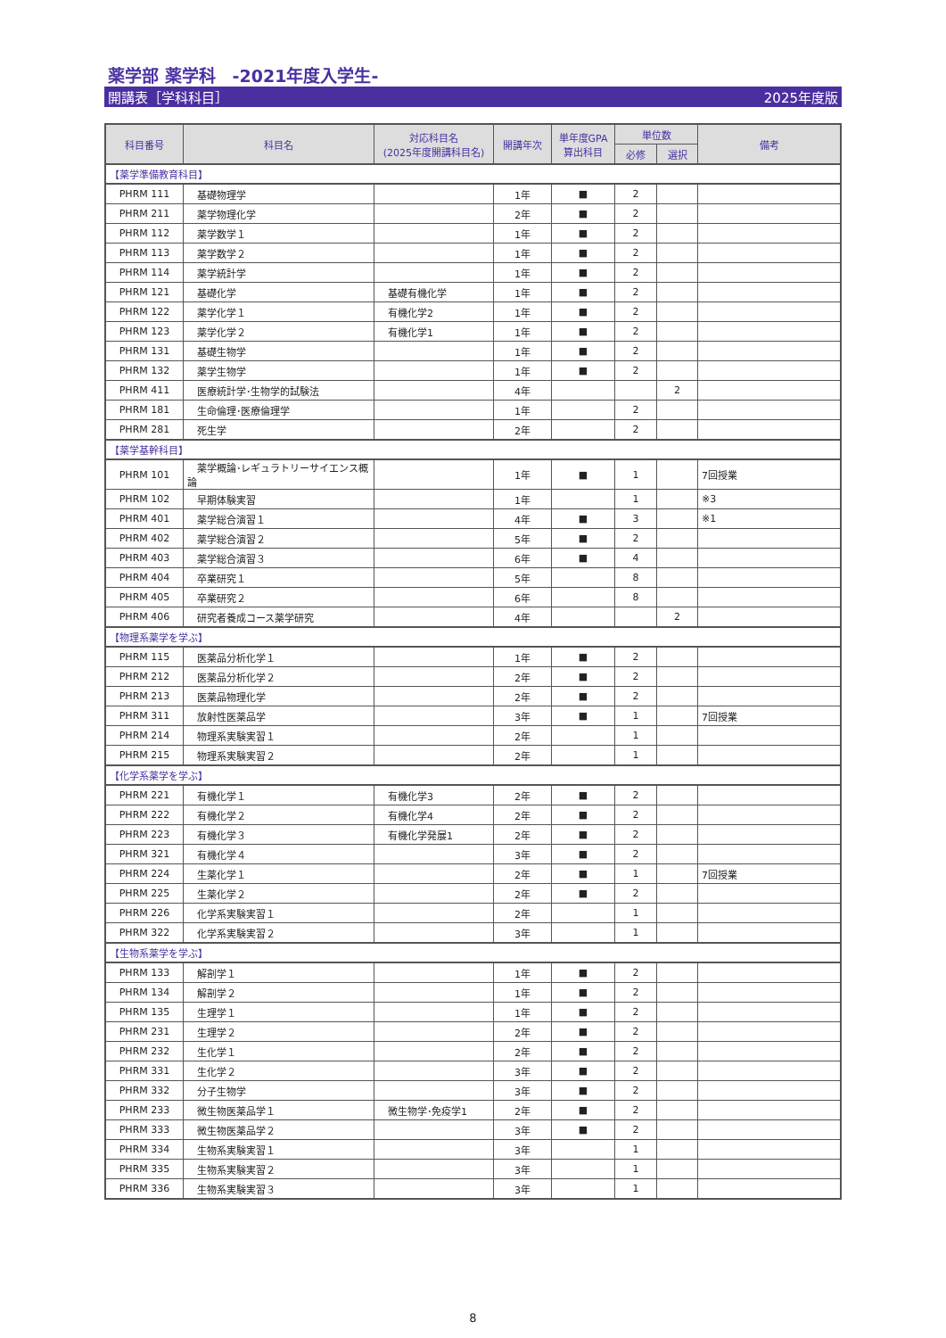薬学部 薬学科　-2021年度入学生-
開講表［学科科目］ 2025年度版
| 科目番号 | 科目名 | 対応科目名 (2025年度開講科目名) | 開講年次 | 単年度GPA 算出科目 | 単位数 | | 備考 |
| --- | --- | --- | --- | --- | --- | --- | --- |
| | | | | | 必修 | 選択 | |
| 【薬学準備教育科目】 | | | | | | | |
| PHRM 111 | 基礎物理学 | | 1年 | ■ | 2 | | |
| PHRM 211 | 薬学物理化学 | | 2年 | ■ | 2 | | |
| PHRM 112 | 薬学数学１ | | 1年 | ■ | 2 | | |
| PHRM 113 | 薬学数学２ | | 1年 | ■ | 2 | | |
| PHRM 114 | 薬学統計学 | | 1年 | ■ | 2 | | |
| PHRM 121 | 基礎化学 | 基礎有機化学 | 1年 | ■ | 2 | | |
| PHRM 122 | 薬学化学１ | 有機化学2 | 1年 | ■ | 2 | | |
| PHRM 123 | 薬学化学２ | 有機化学1 | 1年 | ■ | 2 | | |
| PHRM 131 | 基礎生物学 | | 1年 | ■ | 2 | | |
| PHRM 132 | 薬学生物学 | | 1年 | ■ | 2 | | |
| PHRM 411 | 医療統計学･生物学的試験法 | | 4年 | | | 2 | |
| PHRM 181 | 生命倫理･医療倫理学 | | 1年 | | 2 | | |
| PHRM 281 | 死生学 | | 2年 | | 2 | | |
| 【薬学基幹科目】 | | | | | | | |
| PHRM 101 | 薬学概論･レギュラトリーサイエンス概論 | | 1年 | ■ | 1 | | 7回授業 |
| PHRM 102 | 早期体験実習 | | 1年 | | 1 | | ※3 |
| PHRM 401 | 薬学総合演習１ | | 4年 | ■ | 3 | | ※1 |
| PHRM 402 | 薬学総合演習２ | | 5年 | ■ | 2 | | |
| PHRM 403 | 薬学総合演習３ | | 6年 | ■ | 4 | | |
| PHRM 404 | 卒業研究１ | | 5年 | | 8 | | |
| PHRM 405 | 卒業研究２ | | 6年 | | 8 | | |
| PHRM 406 | 研究者養成コース薬学研究 | | 4年 | | | 2 | |
| 【物理系薬学を学ぶ】 | | | | | | | |
| PHRM 115 | 医薬品分析化学１ | | 1年 | ■ | 2 | | |
| PHRM 212 | 医薬品分析化学２ | | 2年 | ■ | 2 | | |
| PHRM 213 | 医薬品物理化学 | | 2年 | ■ | 2 | | |
| PHRM 311 | 放射性医薬品学 | | 3年 | ■ | 1 | | 7回授業 |
| PHRM 214 | 物理系実験実習１ | | 2年 | | 1 | | |
| PHRM 215 | 物理系実験実習２ | | 2年 | | 1 | | |
| 【化学系薬学を学ぶ】 | | | | | | | |
| PHRM 221 | 有機化学１ | 有機化学3 | 2年 | ■ | 2 | | |
| PHRM 222 | 有機化学２ | 有機化学4 | 2年 | ■ | 2 | | |
| PHRM 223 | 有機化学３ | 有機化学発展1 | 2年 | ■ | 2 | | |
| PHRM 321 | 有機化学４ | | 3年 | ■ | 2 | | |
| PHRM 224 | 生薬化学１ | | 2年 | ■ | 1 | | 7回授業 |
| PHRM 225 | 生薬化学２ | | 2年 | ■ | 2 | | |
| PHRM 226 | 化学系実験実習１ | | 2年 | | 1 | | |
| PHRM 322 | 化学系実験実習２ | | 3年 | | 1 | | |
| 【生物系薬学を学ぶ】 | | | | | | | |
| PHRM 133 | 解剖学１ | | 1年 | ■ | 2 | | |
| PHRM 134 | 解剖学２ | | 1年 | ■ | 2 | | |
| PHRM 135 | 生理学１ | | 1年 | ■ | 2 | | |
| PHRM 231 | 生理学２ | | 2年 | ■ | 2 | | |
| PHRM 232 | 生化学１ | | 2年 | ■ | 2 | | |
| PHRM 331 | 生化学２ | | 3年 | ■ | 2 | | |
| PHRM 332 | 分子生物学 | | 3年 | ■ | 2 | | |
| PHRM 233 | 微生物医薬品学１ | 微生物学･免疫学1 | 2年 | ■ | 2 | | |
| PHRM 333 | 微生物医薬品学２ | | 3年 | ■ | 2 | | |
| PHRM 334 | 生物系実験実習１ | | 3年 | | 1 | | |
| PHRM 335 | 生物系実験実習２ | | 3年 | | 1 | | |
| PHRM 336 | 生物系実験実習３ | | 3年 | | 1 | | |
8